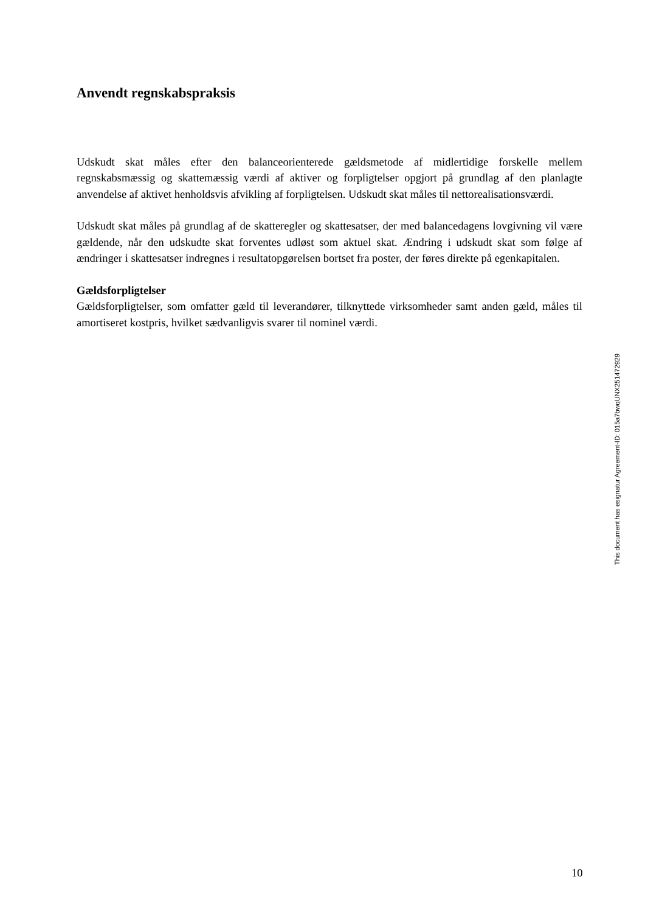Anvendt regnskabspraksis
Udskudt skat måles efter den balanceorienterede gældsmetode af midlertidige forskelle mellem regnskabsmæssig og skattemæssig værdi af aktiver og forpligtelser opgjort på grundlag af den planlagte anvendelse af aktivet henholdsvis afvikling af forpligtelsen. Udskudt skat måles til nettorealisationsværdi.
Udskudt skat måles på grundlag af de skatteregler og skattesatser, der med balancedagens lovgivning vil være gældende, når den udskudte skat forventes udløst som aktuel skat. Ændring i udskudt skat som følge af ændringer i skattesatser indregnes i resultatopgørelsen bortset fra poster, der føres direkte på egenkapitalen.
Gældsforpligtelser
Gældsforpligtelser, som omfatter gæld til leverandører, tilknyttede virksomheder samt anden gæld, måles til amortiseret kostpris, hvilket sædvanligvis svarer til nominel værdi.
This document has esignatur Agreement-ID: 015a7bwqUNX251472929
10